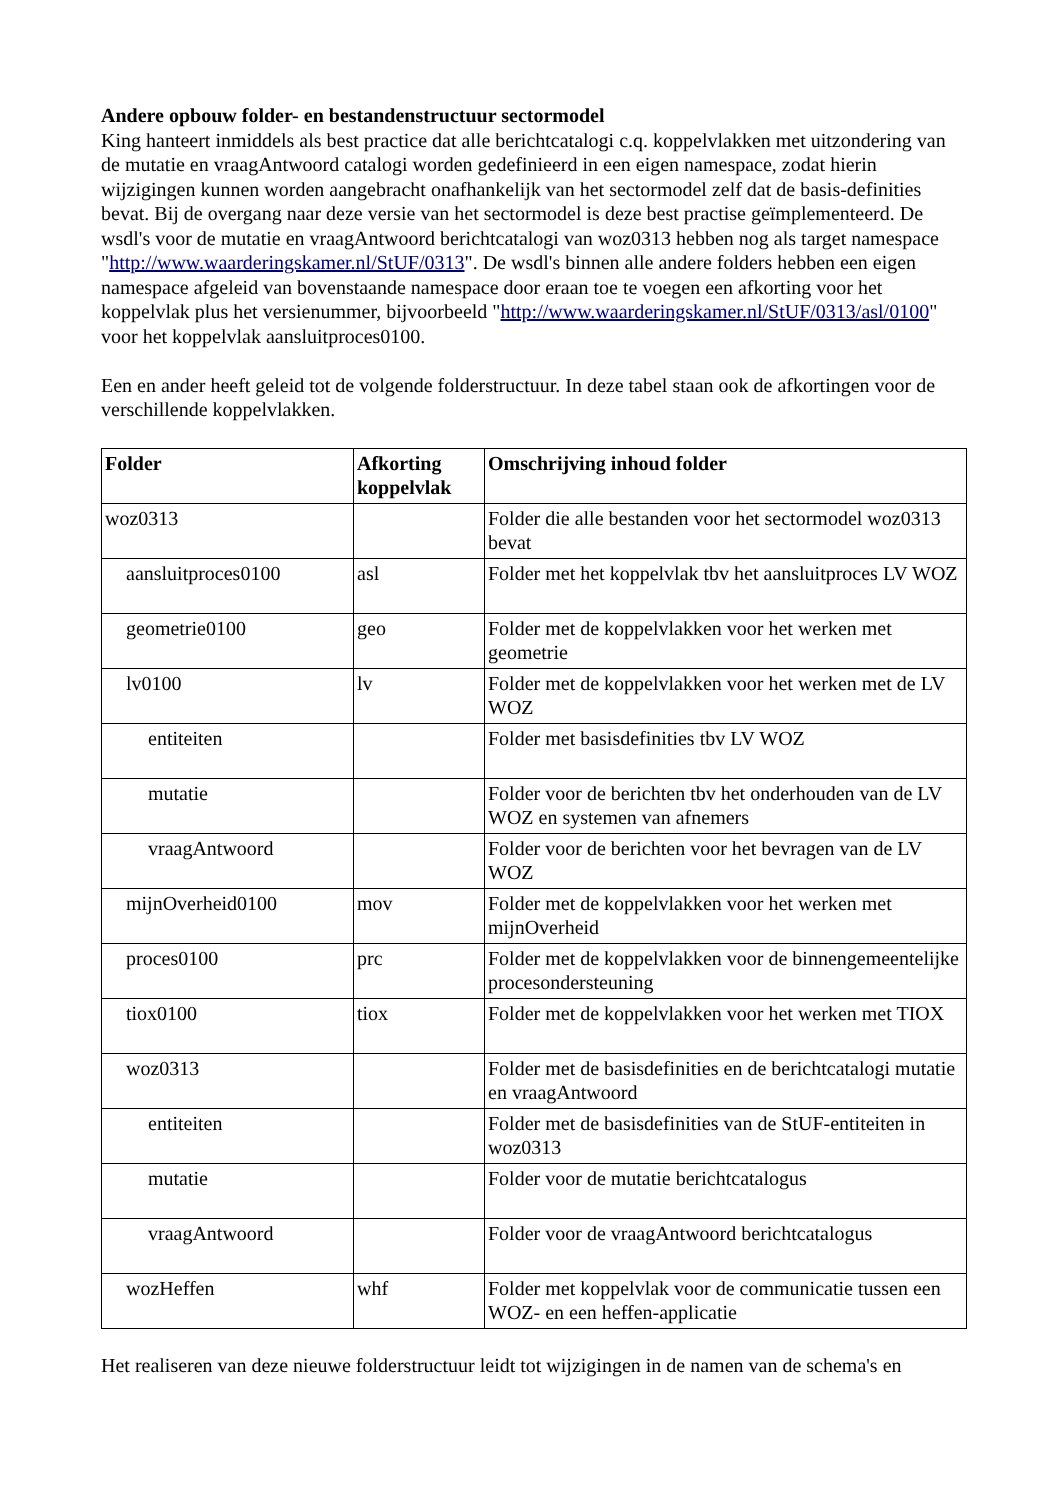Andere opbouw folder- en bestandenstructuur sectormodel
King hanteert inmiddels als best practice dat alle berichtcatalogi c.q. koppelvlakken met uitzondering van de mutatie en vraagAntwoord catalogi worden gedefinieerd in een eigen namespace, zodat hierin wijzigingen kunnen worden aangebracht onafhankelijk van het sectormodel zelf dat de basis-definities bevat. Bij de overgang naar deze versie van het sectormodel is deze best practise geïmplementeerd. De wsdl's voor de mutatie en vraagAntwoord berichtcatalogi van woz0313 hebben nog als target namespace "http://www.waarderingskamer.nl/StUF/0313". De wsdl's binnen alle andere folders hebben een eigen namespace afgeleid van bovenstaande namespace door eraan toe te voegen een afkorting voor het koppelvlak plus het versienummer, bijvoorbeeld "http://www.waarderingskamer.nl/StUF/0313/asl/0100" voor het koppelvlak aansluitproces0100.
Een en ander heeft geleid tot de volgende folderstructuur. In deze tabel staan ook de afkortingen voor de verschillende koppelvlakken.
| Folder | Afkorting koppelvlak | Omschrijving inhoud folder |
| --- | --- | --- |
| woz0313 | | Folder die alle bestanden voor het sectormodel woz0313 bevat |
| aansluitproces0100 | asl | Folder met het koppelvlak tbv het aansluitproces LV WOZ |
| geometrie0100 | geo | Folder met de koppelvlakken voor het werken met geometrie |
| lv0100 | lv | Folder met de koppelvlakken voor het werken met de LV WOZ |
| entiteiten | | Folder met basisdefinities tbv LV WOZ |
| mutatie | | Folder voor de berichten tbv het onderhouden van de LV WOZ en systemen van afnemers |
| vraagAntwoord | | Folder voor de berichten voor het bevragen van de LV WOZ |
| mijnOverheid0100 | mov | Folder met de koppelvlakken voor het werken met mijnOverheid |
| proces0100 | prc | Folder met de koppelvlakken voor de binnengemeentelijke procesondersteuning |
| tiox0100 | tiox | Folder met de koppelvlakken voor het werken met TIOX |
| woz0313 | | Folder met de basisdefinities en de berichtcatalogi mutatie en vraagAntwoord |
| entiteiten | | Folder met de basisdefinities van de StUF-entiteiten in woz0313 |
| mutatie | | Folder voor de mutatie berichtcatalogus |
| vraagAntwoord | | Folder voor de vraagAntwoord berichtcatalogus |
| wozHeffen | whf | Folder met koppelvlak voor de communicatie tussen een WOZ- en een heffen-applicatie |
Het realiseren van deze nieuwe folderstructuur leidt tot wijzigingen in de namen van de schema's en